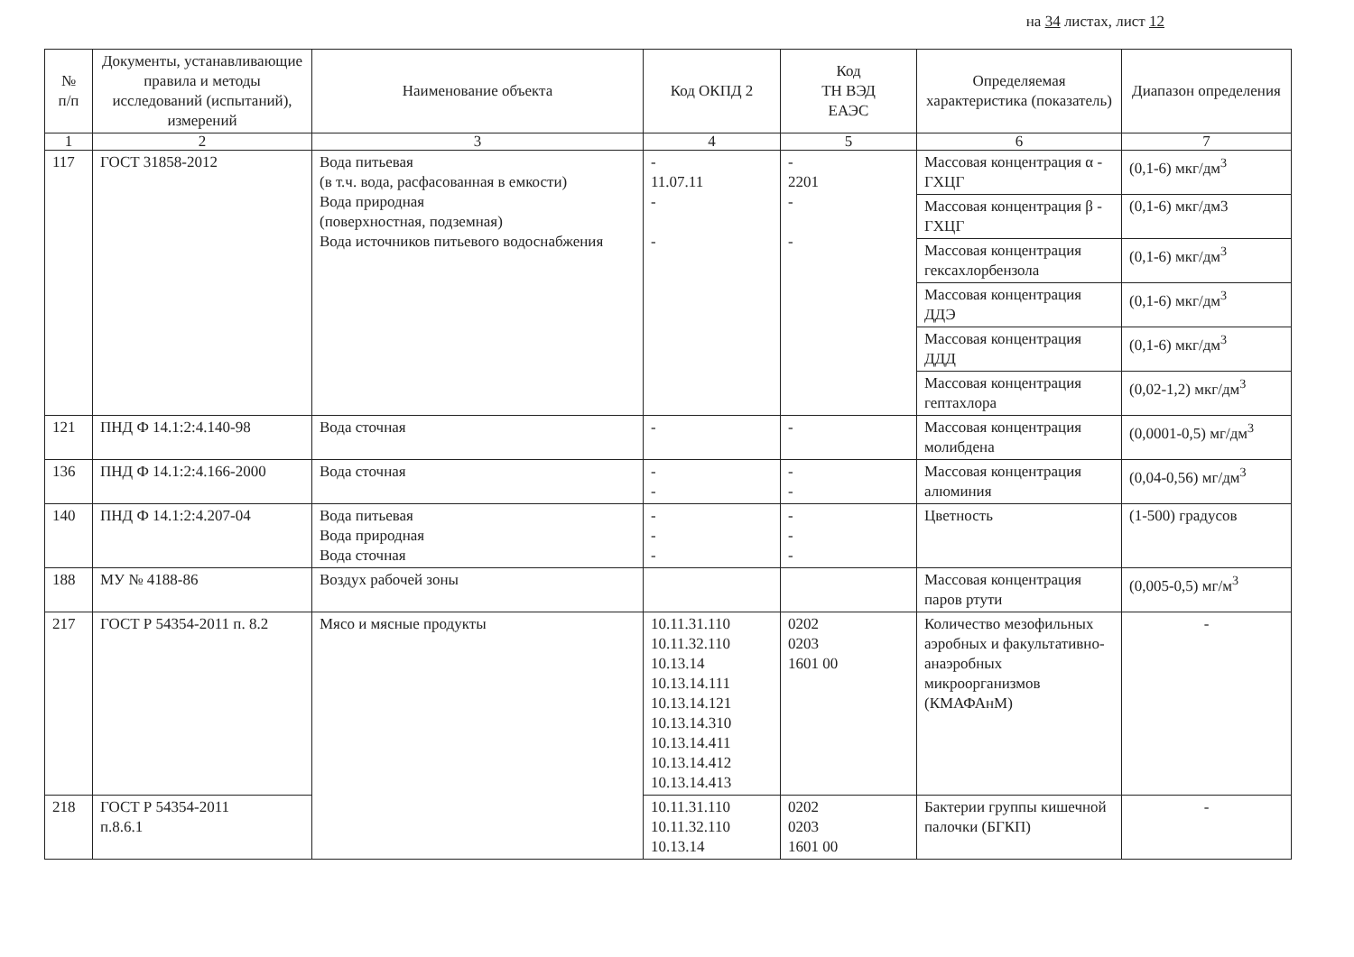на 34 листах, лист 12
| № п/п | Документы, устанавливающие правила и методы исследований (испытаний), измерений | Наименование объекта | Код ОКПД 2 | Код ТН ВЭД ЕАЭС | Определяемая характеристика (показатель) | Диапазон определения |
| --- | --- | --- | --- | --- | --- | --- |
| 1 | 2 | 3 | 4 | 5 | 6 | 7 |
| 117 | ГОСТ 31858-2012 | Вода питьевая (в т.ч. вода, расфасованная в емкости) Вода природная (поверхностная, подземная) Вода источников питьевого водоснабжения | - 11.07.11 - - | - 2201 - - | Массовая концентрация α - ГХЦГ | (0,1-6) мкг/дм<sup>3</sup> |
| | | | | | Массовая концентрация β - ГХЦГ | (0,1-6) мкг/дм3 |
| | | | | | Массовая концентрация гексахлорбензола | (0,1-6) мкг/дм<sup>3</sup> |
| | | | | | Массовая концентрация ДДЭ | (0,1-6) мкг/дм<sup>3</sup> |
| | | | | | Массовая концентрация ДДД | (0,1-6) мкг/дм<sup>3</sup> |
| | | | | | Массовая концентрация гептахлора | (0,02-1,2) мкг/дм<sup>3</sup> |
| 121 | ПНД Ф 14.1:2:4.140-98 | Вода сточная | - | - | Массовая концентрация молибдена | (0,0001-0,5) мг/дм<sup>3</sup> |
| 136 | ПНД Ф 14.1:2:4.166-2000 | Вода сточная | - - | - - | Массовая концентрация алюминия | (0,04-0,56) мг/дм<sup>3</sup> |
| 140 | ПНД Ф 14.1:2:4.207-04 | Вода питьевая Вода природная Вода сточная | - - - | - - - | Цветность | (1-500) градусов |
| 188 | МУ № 4188-86 | Воздух рабочей зоны | | | Массовая концентрация паров ртути | (0,005-0,5) мг/м<sup>3</sup> |
| 217 | ГОСТ Р 54354-2011 п. 8.2 | Мясо и мясные продукты | 10.11.31.110 10.11.32.110 10.13.14 10.13.14.111 10.13.14.121 10.13.14.310 10.13.14.411 10.13.14.412 10.13.14.413 | 0202 0203 1601 00 | Количество мезофильных аэробных и факультативно-анаэробных микроорганизмов (КМАФАнМ) | - |
| 218 | ГОСТ Р 54354-2011 п.8.6.1 | | 10.11.31.110 10.11.32.110 10.13.14 | 0202 0203 1601 00 | Бактерии группы кишечной палочки (БГКП) | - |